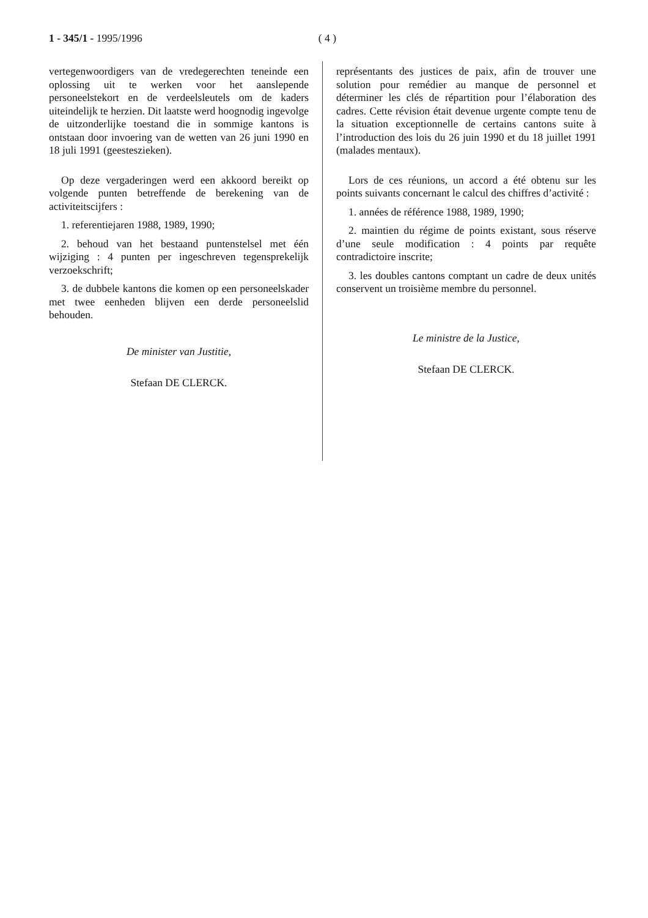1 - 345/1 - 1995/1996 ( 4 )
vertegenwoordigers van de vredegerechten teneinde een oplossing uit te werken voor het aanslepende personeelstekort en de verdeelsleutels om de kaders uiteindelijk te herzien. Dit laatste werd hoognodig ingevolge de uitzonderlijke toestand die in sommige kantons is ontstaan door invoering van de wetten van 26 juni 1990 en 18 juli 1991 (geesteszieken).
Op deze vergaderingen werd een akkoord bereikt op volgende punten betreffende de berekening van de activiteitscijfers :
1. referentiejaren 1988, 1989, 1990;
2. behoud van het bestaand puntenstelsel met één wijziging : 4 punten per ingeschreven tegensprekelijk verzoekschrift;
3. de dubbele kantons die komen op een personeelskader met twee eenheden blijven een derde personeelslid behouden.
De minister van Justitie,
Stefaan DE CLERCK.
représentants des justices de paix, afin de trouver une solution pour remédier au manque de personnel et déterminer les clés de répartition pour l’élaboration des cadres. Cette révision était devenue urgente compte tenu de la situation exceptionnelle de certains cantons suite à l’introduction des lois du 26 juin 1990 et du 18 juillet 1991 (malades mentaux).
Lors de ces réunions, un accord a été obtenu sur les points suivants concernant le calcul des chiffres d’activité :
1. années de référence 1988, 1989, 1990;
2. maintien du régime de points existant, sous réserve d’une seule modification : 4 points par requête contradictoire inscrite;
3. les doubles cantons comptant un cadre de deux unités conservent un troisième membre du personnel.
Le ministre de la Justice,
Stefaan DE CLERCK.